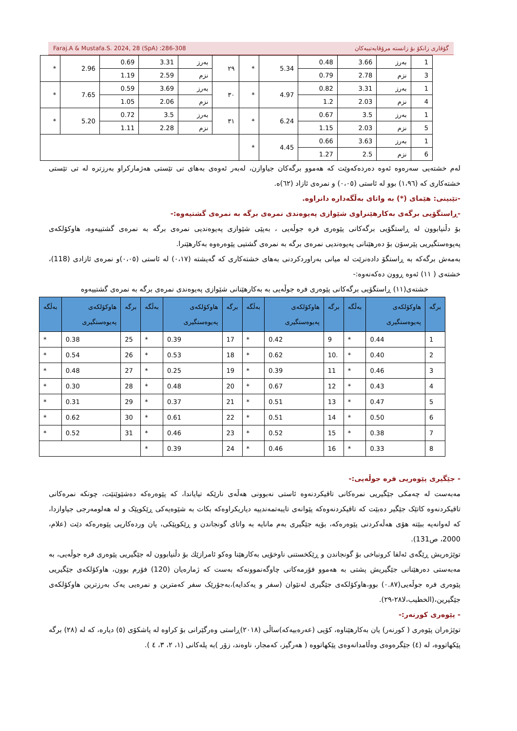Faraj.A & Mustafa.S. 2024, 28 (SpA) :286-308 گۆڤاری زانکۆ بۆ زانستە مرۆڤایەتییەکان
| 1 | بەرز | 3.66 | 0.48 | 5.34 | * | ٢٩ | بەرز | 3.31 | 0.69 | 2.96 | * |
| 3 | نزم | 2.78 | 0.79 | | | | نزم | 2.59 | 1.19 | | |
| 1 | بەرز | 3.31 | 0.82 | 4.97 | * | ٣٠ | بەرز | 3.69 | 0.59 | 7.65 | * |
| 4 | نزم | 2.03 | 1.2 | | | | نزم | 2.06 | 1.05 | | |
| 1 | بەرز | 3.5 | 0.67 | 6.24 | * | ٣١ | بەرز | 3.5 | 0.72 | 5.20 | * |
| 5 | نزم | 2.03 | 1.15 | | | | نزم | 2.28 | 1.11 | | |
| 1 | بەرز | 3.63 | 0.66 | 4.45 | * | | | | | | |
| 6 | نزم | 2.5 | 1.27 | | | | | | | | |
لەم خشتەیی سەرەوە ئەوە دەردەکەوێت کە هەموو برگەکان جیاوازن، لەبەر ئەوەی بەهای تی تێستی هەژمارکراو بەرزترە لە تی تێستی خشتەکاری کە (١،٩٦) بوو لە ئاستی (٠،٠٥) و نمرەی ئازاد (٦٢)ە.
-تێبینی: هێمای (*) بە واتای بەڵگەدارە دانراوە.
-ڕاستگۆیی برگەی بەکارهێنراوی شێوازی پەیوەندی نمرەی برگە بە نمرەی گشتیەوە:-
بۆ دڵنیابوون لە ڕاستگۆیی برگەکانی پێوەری فرە جوڵەیی ، بەپێی شێوازی پەیوەندیی نمرەی برگە بە نمرەی گشتییەوە، هاوکۆلکەی پەیوەستگیریی پێرسۆن بۆ دەرهێنانی پەیوەندیی نمرەی برگە بە نمرەی گشتیی پێوەرەوە بەکارهێنرا.
بەمەش برگەکە بە ڕاستگۆ دادەنرێت لە میانی بەراوردکردنی بەهای خشتەکاری کە گەیشتە (٠،١٧) لە ئاستی (٠،٠٥)و نمرەی ئازادی (118)، خشتەی ( ١١) ئەوە ڕوون دەکەنەوە:-
خشتەی(١١) ڕاستگۆیی برگەکانی پێوەری فرە جوڵەیی بە بەکارهێنانی شێوازی پەیوەندی نمرەی برگە بە نمرەی گشتییەوە
| برگە | هاوکۆلکەی پەیوەستگیری | بەڵگە | برگە | هاوکۆلکەی پەیوەستگیری | بەڵگە | برگە | هاوکۆلکەی پەیوەستگیری | بەڵگە | برگە | هاوکۆلکەی پەیوەستگیری | بەڵگە |
| --- | --- | --- | --- | --- | --- | --- | --- | --- | --- | --- | --- |
| 1 | 0.44 | * | 9 | 0.42 | * | 17 | 0.39 | * | 25 | 0.38 | * |
| 2 | 0.40 | * | .10 | 0.62 | * | 18 | 0.53 | * | 26 | 0.54 | * |
| 3 | 0.46 | * | 11 | 0.39 | * | 19 | 0.25 | * | 27 | 0.48 | * |
| 4 | 0.43 | * | 12 | 0.67 | * | 20 | 0.48 | * | 28 | 0.30 | * |
| 5 | 0.47 | * | 13 | 0.51 | * | 21 | 0.37 | * | 29 | 0.31 | * |
| 6 | 0.50 | * | 14 | 0.51 | * | 22 | 0.61 | * | 30 | 0.62 | * |
| 7 | 0.38 | * | 15 | 0.52 | * | 23 | 0.46 | * | 31 | 0.52 | * |
| 8 | 0.33 | * | 16 | 0.46 | * | 24 | 0.39 | * | | | |
- جێگیری پێوەریی فرە جوڵەیی:-
مەبەست لە چەمکی جێگیریی نمرەکانی تاقیکردنەوە ئاستی نەبوونی هەڵەی نارێکە تیایاندا، کە پێوەرەکە دەشێوێنێت، چونکە نمرەکانی تاقیکردنەوە کاتێک جێگیر دەبێت کە تاقیکردنەوەکە پێوانەی تایبەتمەندییە دیاریکراوەکە بکات بە شێوەیەکی ڕێکوپێک و لە هەلومەرجی جیاوازدا، کە لەوانەیە ببێتە هۆی هەڵەکردنی پێوەرەکە، بۆیە جێگیری بەم مانایە بە واتای گونجاندن و ڕێکوپێکی، یان وردەکاریی پێوەرەکە دێت (علام، 2000، ص131).
توێژەریش ڕێگەی ئەلفا کرونباخی بۆ گونجاندن و ڕێکخستنی ناوخۆیی بەکارهێنا وەکو ئامرازێك بۆ دڵنیابوون لە جێگیریی پێوەری فرە جوڵەیی، بە مەبەستی دەرهێنانی جێگیریش پشتی بە هەموو فۆرمەکانی چاوگەنموونەکە بەست کە ژمارەیان (120) فۆرم بوون، هاوکۆلکەی جێگیریی پێوەری فرە جوڵەیی(٠.٨٧) بوو،هاوکۆلکەی جێگیری لەنێوان (سفر و یەکدایە)،بەجۆرێک سفر کەمترین و نمرەیی یەک بەرزترین هاوکۆلکەی جێگیرین،(الخطیب،لا٢٨-٢٩).
- پێوەری کورنەر:-
توێژەران پێوەری ( کورنەر) یان بەکارهێناوە، کۆپی (عەرەبیەکە)ساڵی (٢٠١٨)ڕاستی وەرگێرانی بۆ کراوە لە پاشکۆی (٥) دیارە، کە لە (٢٨) برگە پێکهاتووە، لە (٤) جێگرەوەی وەڵامدانەوەی پێکهاتووە ( هەرگیز، کەمجار، ناوەند، زۆر )بە پلەکانی (١، ٢، ٣، ٤ ).